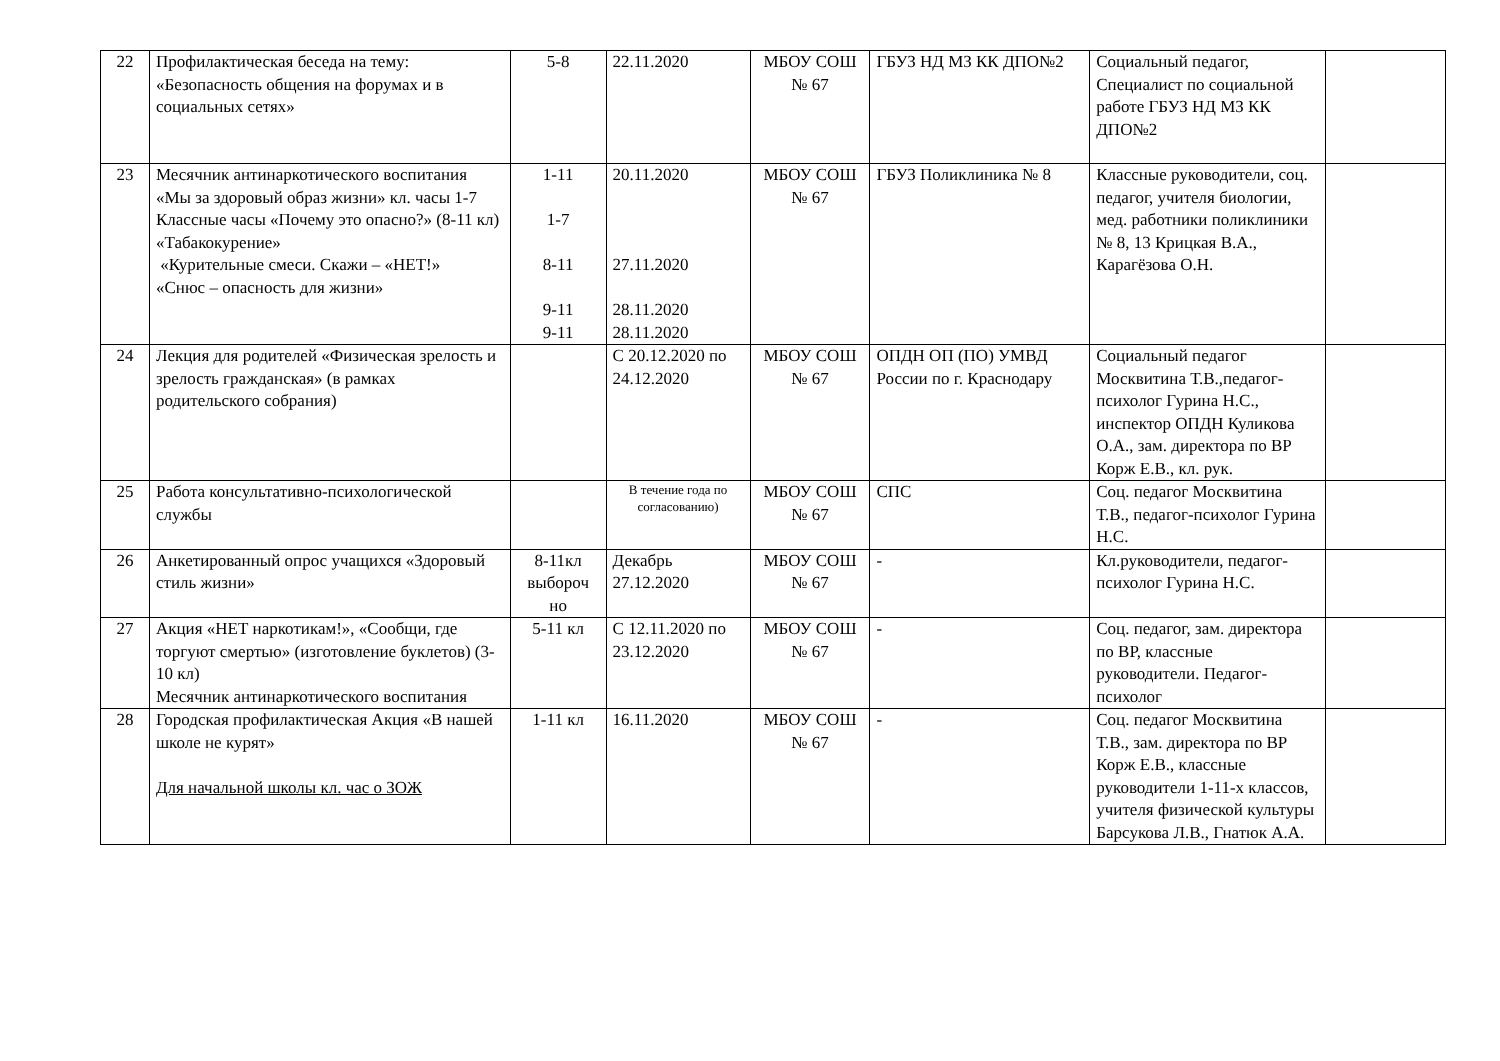| 22 | Профилактическая беседа на тему: «Безопасность общения на форумах и в социальных сетях» | 5-8 | 22.11.2020 | МБОУ СОШ № 67 | ГБУЗ НД МЗ КК ДПО№2 | Социальный педагог, Специалист по социальной работе ГБУЗ НД МЗ КК ДПО№2 | |
| 23 | Месячник антинаркотического воспитания «Мы за здоровый образ жизни» кл. часы 1-7 Классные часы «Почему это опасно?» (8-11 кл) «Табакокурение» «Курительные смеси. Скажи – «НЕТ!» «Снюс – опасность для жизни» | 1-11 1-7 8-11 9-11 9-11 | 20.11.2020 27.11.2020 28.11.2020 28.11.2020 | МБОУ СОШ № 67 | ГБУЗ Поликлиника № 8 | Классные руководители, соц. педагог, учителя биологии, мед. работники поликлиники № 8, 13 Крицкая В.А., Карагёзова О.Н. | |
| 24 | Лекция для родителей «Физическая зрелость и зрелость гражданская» (в рамках родительского собрания) | | С 20.12.2020 по 24.12.2020 | МБОУ СОШ № 67 | ОПДН ОП (ПО) УМВД России по г. Краснодару | Социальный педагог Москвитина Т.В.,педагог-психолог Гурина Н.С., инспектор ОПДН Куликова О.А., зам. директора по ВР Корж Е.В., кл. рук. | |
| 25 | Работа консультативно-психологической службы | | В течение года по согласованию) | МБОУ СОШ № 67 | СПС | Соц. педагог Москвитина Т.В., педагог-психолог Гурина Н.С. | |
| 26 | Анкетированный опрос учащихся «Здоровый стиль жизни» | 8-11кл выбороч но | Декабрь 27.12.2020 | МБОУ СОШ № 67 | - | Кл.руководители, педагог-психолог Гурина Н.С. | |
| 27 | Акция «НЕТ наркотикам!», «Сообщи, где торгуют смертью» (изготовление буклетов) (3-10 кл) Месячник антинаркотического воспитания | 5-11 кл | С 12.11.2020 по 23.12.2020 | МБОУ СОШ № 67 | - | Соц. педагог, зам. директора по ВР, классные руководители. Педагог-психолог | |
| 28 | Городская профилактическая Акция «В нашей школе не курят» Для начальной школы кл. час о ЗОЖ | 1-11 кл | 16.11.2020 | МБОУ СОШ № 67 | - | Соц. педагог Москвитина Т.В., зам. директора по ВР Корж Е.В., классные руководители 1-11-х классов, учителя физической культуры Барсукова Л.В., Гнатюк А.А. | |